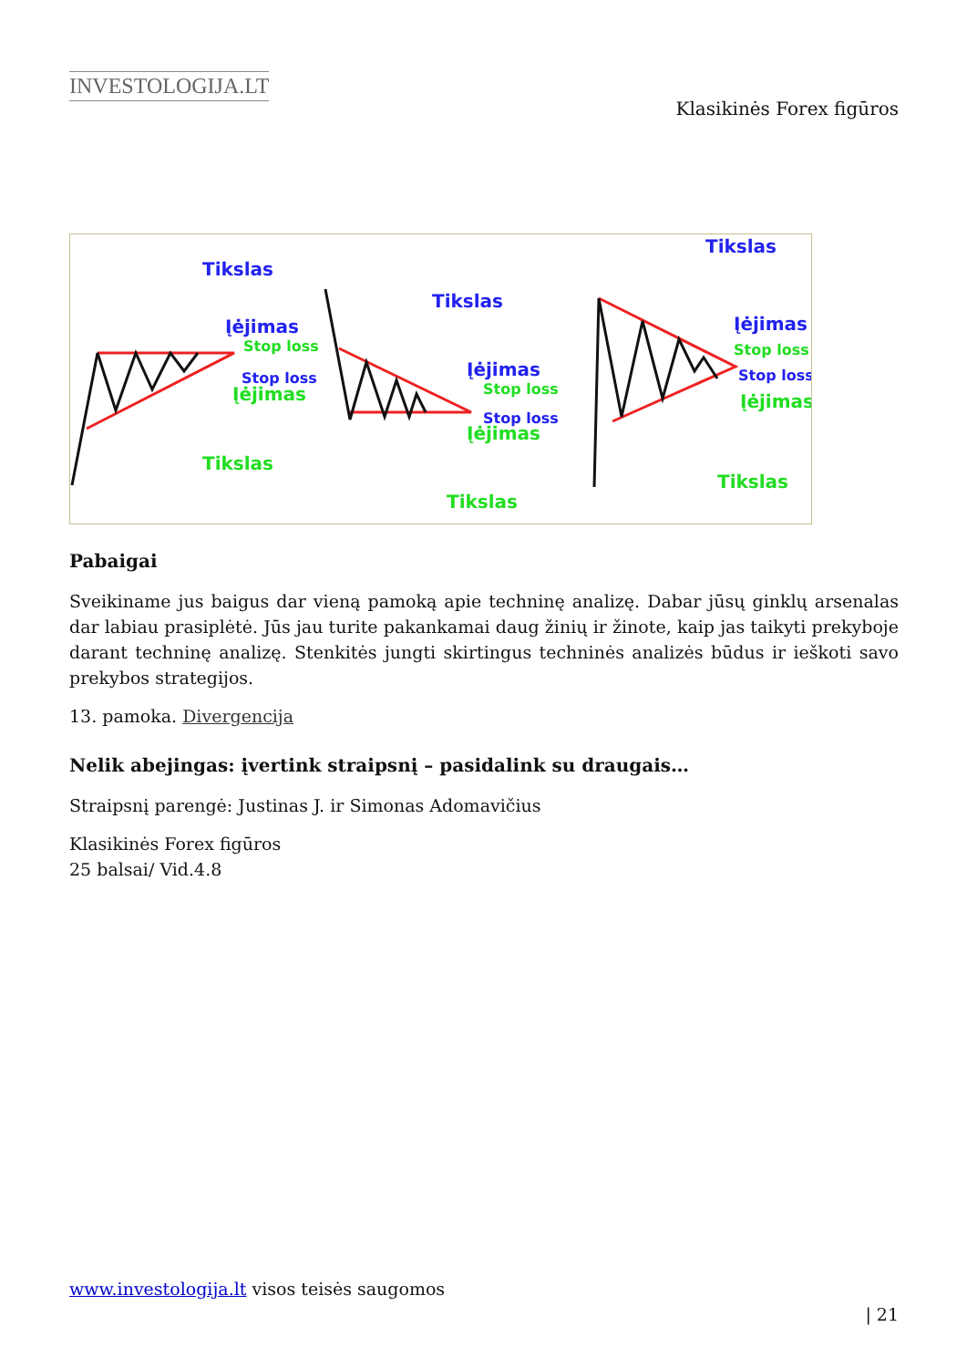INVESTOLOGIJA.LT
Klasikinės Forex figūros
Tikslas
Įėjimas
Stop loss
Stop loss
Įėjimas
Tikslas
Tikslas
Įėjimas
Stop loss
Stop loss
Įėjimas
Tikslas
Tikslas
Įėjimas
Stop loss
Stop loss
Įėjimas
Tikslas
Pabaigai
Sveikiname jus baigus dar vieną pamoką apie techninę analizę. Dabar jūsų ginklų arsenalas dar labiau prasiplėtė. Jūs jau turite pakankamai daug žinių ir žinote, kaip jas taikyti prekyboje darant techninę analizę. Stenkitės jungti skirtingus techninės analizės būdus ir ieškoti savo prekybos strategijos.
13. pamoka. Divergencija
Nelik abejingas: įvertink straipsnį – pasidalink su draugais…
Straipsnį parengė: Justinas J. ir Simonas Adomavičius
Klasikinės Forex figūros
25 balsai/ Vid.4.8
www.investologija.lt visos teisės saugomos
| 21